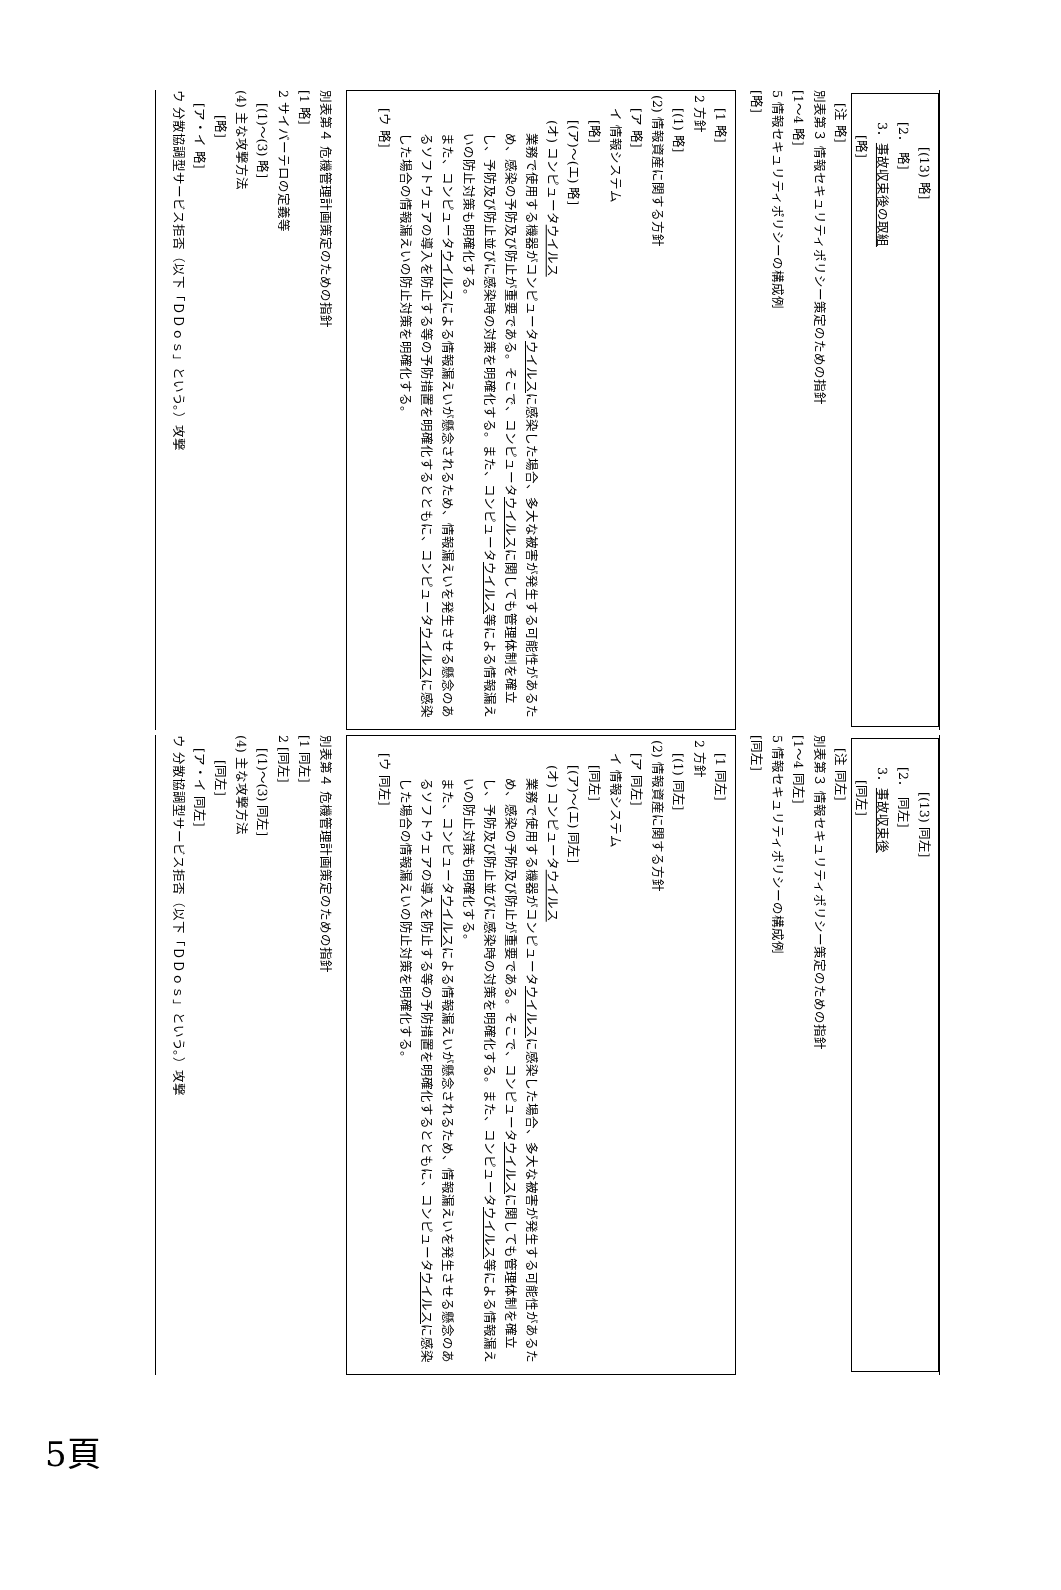[(13) 略]
[2． 略]
3．事故収束後の取組
[略]
[注 略]
別表第３ 情報セキュリティポリシー策定のための指針
[1～4 略]
5 情報セキュリティポリシーの構成例
[略]
[1 略]
2 方針
[(1) 略]
(2) 情報資産に関する方針
[ア 略]
イ 情報システム
[略]
[(ア)～(エ) 略]
(オ) コンピュータウイルス
業務で使用する機器がコンピュータウイルスに感染した場合、多大な被害が発生する可能性があるため、感染の予防及び防止が重要である。そこで、コンピュータウイルスに関しても管理体制を確立し、予防及び防止並びに感染時の対策を明確化する。また、コンピュータウイルス等による情報漏えいの防止対策も明確化する。
また、コンピュータウイルスによる情報漏えいが懸念されるため、情報漏えいを発生させる懸念のあるソフトウェアの導入を防止する等の予防措置を明確化するとともに、コンピュータウイルスに感染した場合の情報漏えいの防止対策を明確化する。
[ウ 略]
別表第４ 危機管理計画策定のための指針
[1 略]
2 サイバーテロの定義等
[(1)～(3) 略]
(4) 主な攻撃方法
[略]
[ア・イ 略]
ウ 分散協調型サービス拒否（以下「ＤＤｏｓ」という。）攻撃
[(13) 同左]
[2． 同左]
3．事故収束後
[同左]
[注 同左]
別表第３ 情報セキュリティポリシー策定のための指針
[1～4 同左]
5 情報セキュリティポリシーの構成例
[同左]
[1 同左]
2 方針
[(1) 同左]
(2) 情報資産に関する方針
[ア 同左]
イ 情報システム
[同左]
[(ア)～(エ) 同左]
(オ) コンピュータウイルス
業務で使用する機器がコンピュータウイルスに感染した場合、多大な被害が発生する可能性があるため、感染の予防及び防止が重要である。そこで、コンピュータウイルスに関しても管理体制を確立し、予防及び防止並びに感染時の対策を明確化する。また、コンピュータウイルス等による情報漏えいの防止対策も明確化する。
また、コンピュータウイルスによる情報漏えいが懸念されるため、情報漏えいを発生させる懸念のあるソフトウェアの導入を防止する等の予防措置を明確化するとともに、コンピュータウイルスに感染した場合の情報漏えいの防止対策を明確化する。
[ウ 同左]
別表第４ 危機管理計画策定のための指針
[1 同左]
2 [同左]
[(1)～(3) 同左]
(4) 主な攻撃方法
[同左]
[ア・イ 同左]
ウ 分散協調型サービス拒否（以下「ＤＤｏｓ」という。）攻撃
5頁